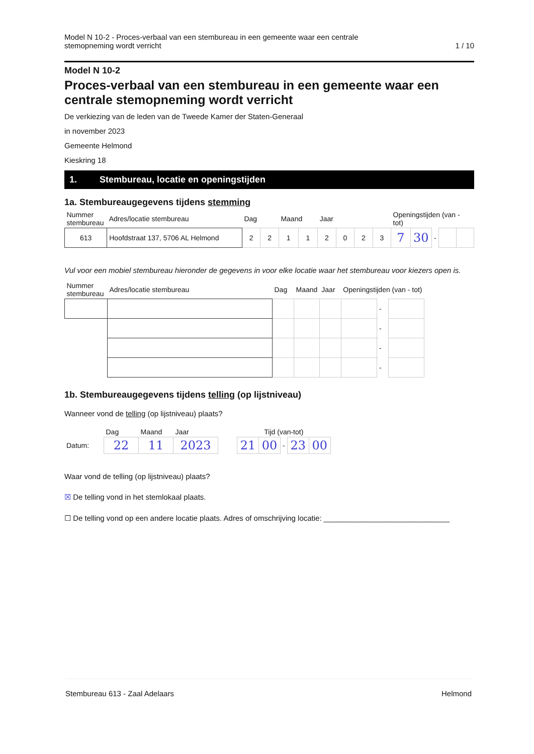Model N 10-2 - Proces-verbaal van een stembureau in een gemeente waar een centrale
stemopneming wordt verricht
1 / 10
Model N 10-2
Proces-verbaal van een stembureau in een gemeente waar een centrale stemopneming wordt verricht
De verkiezing van de leden van de Tweede Kamer der Staten-Generaal
in november 2023
Gemeente Helmond
Kieskring 18
1. Stembureau, locatie en openingstijden
1a. Stembureaugegevens tijdens stemming
| Nummer stembureau | Adres/locatie stembureau | Dag | | Maand | | Jaar | | | | Openingstijden (van - tot) | | | | |
| --- | --- | --- | --- | --- | --- | --- | --- | --- | --- | --- | --- | --- | --- | --- |
| 613 | Hoofdstraat 137, 5706 AL Helmond | 2 | 2 | 1 | 1 | 2 | 0 | 2 | 3 | 7 | 30 | - | | |
Vul voor een mobiel stembureau hieronder de gegevens in voor elke locatie waar het stembureau voor kiezers open is.
| Nummer stembureau | Adres/locatie stembureau | Dag | Maand | Jaar | Openingstijden (van - tot) | | |
| --- | --- | --- | --- | --- | --- | --- | --- |
| | | | | | | - | |
| | | | | | | - | |
| | | | | | | - | |
| | | | | | | - | |
1b. Stembureaugegevens tijdens telling (op lijstniveau)
Wanneer vond de telling (op lijstniveau) plaats?
| | Dag | Maand | Jaar | | Tijd (van-tot) | | | | |
| --- | --- | --- | --- | --- | --- | --- | --- | --- | --- |
| Datum: | 22 | 11 | 2023 | | 21 | 00 | - | 23 | 00 |
Waar vond de telling (op lijstniveau) plaats?
☒ De telling vond in het stemlokaal plaats.
☐ De telling vond op een andere locatie plaats. Adres of omschrijving locatie: ______________________________
Stembureau 613 - Zaal Adelaars Helmond